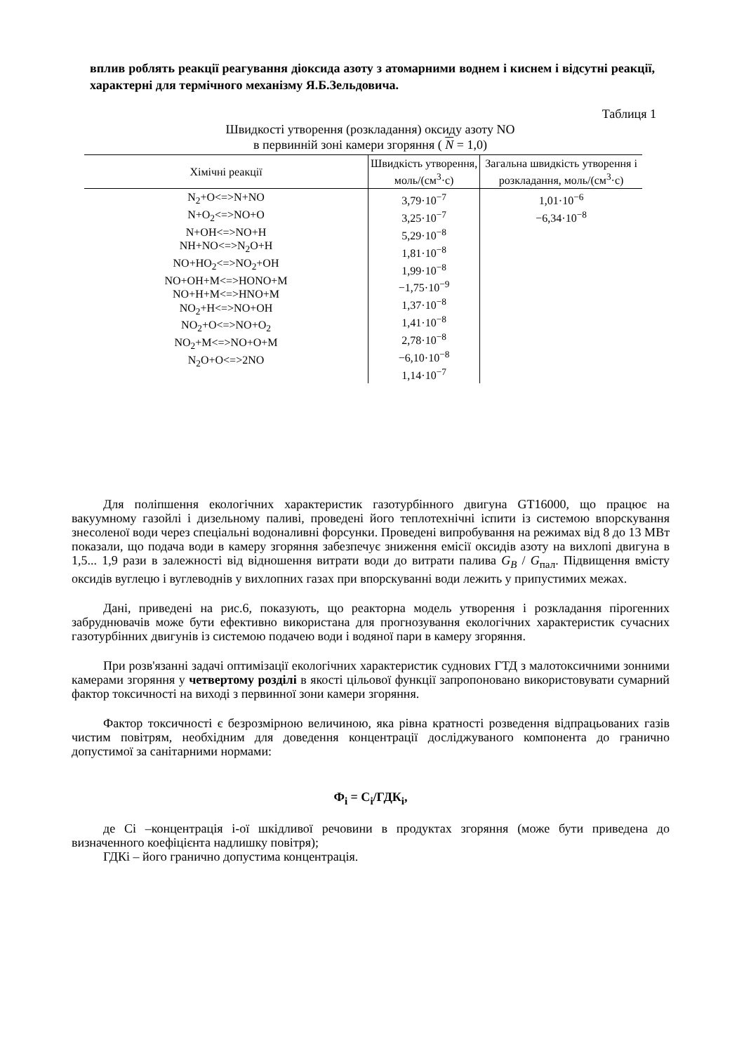вплив роблять реакції реагування діоксида азоту з атомарними воднем і киснем і відсутні реакції, характерні для термічного механізму Я.Б.Зельдовича.
Таблиця 1
Швидкості утворення (розкладання) оксиду азоту NO
в первинній зоні камери згоряння ( N = 1,0)
| Хімічні реакції | Швидкість утворення, моль/(см<sup>3</sup>·с) | Загальна швидкість утворення і розкладання, моль/(см<sup>3</sup>·с) |
| --- | --- | --- |
| N<sub>2</sub>+O<=>N+NO N+O<sub>2</sub><=>NO+O N+OH<=>NO+H NH+NO<=>N<sub>2</sub>O+H NO+HO<sub>2</sub><=>NO<sub>2</sub>+OH NO+OH+M<=>HONO+M NO+H+M<=>HNO+M NO<sub>2</sub>+H<=>NO+OH NO<sub>2</sub>+O<=>NO+O<sub>2</sub> NO<sub>2</sub>+M<=>NO+O+M N<sub>2</sub>O+O<=>2NO | 3,79·10<sup>−7</sup> 3,25·10<sup>−7</sup> 5,29·10<sup>−8</sup> 1,81·10<sup>−8</sup> 1,99·10<sup>−8</sup> −1,75·10<sup>−9</sup> 1,37·10<sup>−8</sup> 1,41·10<sup>−8</sup> 2,78·10<sup>−8</sup> −6,10·10<sup>−8</sup> 1,14·10<sup>−7</sup> | 1,01·10<sup>−6</sup> −6,34·10<sup>−8</sup> |
Для поліпшення екологічних характеристик газотурбінного двигуна GT16000, що працює на вакуумному газойлі і дизельному паливі, проведені його теплотехнічні іспити із системою впорскування знесоленої води через спеціальні водоналивні форсунки. Проведені випробування на режимах від 8 до 13 МВт показали, що подача води в камеру згоряння забезпечує зниження емісії оксидів азоту на вихлопі двигуна в 1,5... 1,9 рази в залежності від відношення витрати води до витрати палива G<sub>B</sub> / G<sub>пал</sub>. Підвищення вмісту оксидів вуглецю і вуглеводнів у вихлопних газах при впорскуванні води лежить у припустимих межах.
Дані, приведені на рис.6, показують, що реакторна модель утворення і розкладання пірогенних забруднювачів може бути ефективно використана для прогнозування екологічних характеристик сучасних газотурбінних двигунів із системою подачею води і водяної пари в камеру згоряння.
При розв'язанні задачі оптимізації екологічних характеристик суднових ГТД з малотоксичними зонними камерами згоряння у четвертому розділі в якості цільової функції запропоновано використовувати сумарний фактор токсичності на виході з первинної зони камери згоряння.
Фактор токсичності є безрозмірною величиною, яка рівна кратності розведення відпрацьованих газів чистим повітрям, необхідним для доведення концентрації досліджуваного компонента до гранично допустимої за санітарними нормами:
Ф<sub>i</sub> = С<sub>i</sub>/ГДК<sub>i</sub>,
де Сi –концентрація і-ої шкідливої речовини в продуктах згоряння (може бути приведена до визначенного коефіцієнта надлишку повітря);
ГДКi – його гранично допустима концентрація.